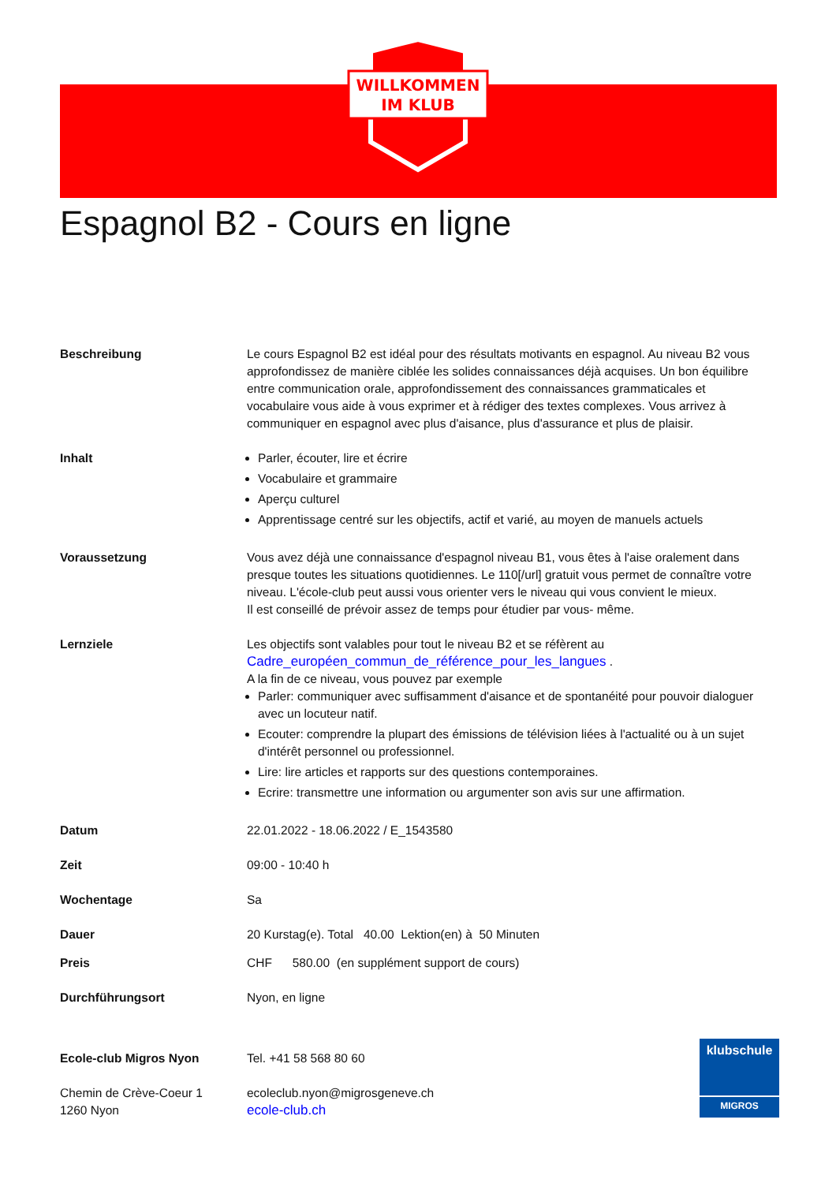WILLKOMMEN
IM KLUB
Espagnol B2 - Cours en ligne
Beschreibung Le cours Espagnol B2 est idéal pour des résultats motivants en espagnol. Au niveau B2 vous approfondissez de manière ciblée les solides connaissances déjà acquises. Un bon équilibre entre communication orale, approfondissement des connaissances grammaticales et vocabulaire vous aide à vous exprimer et à rédiger des textes complexes. Vous arrivez à communiquer en espagnol avec plus d'aisance, plus d'assurance et plus de plaisir.
Inhalt Parler, écouter, lire et écrire
Vocabulaire et grammaire
Aperçu culturel
Apprentissage centré sur les objectifs, actif et varié, au moyen de manuels actuels
Voraussetzung Vous avez déjà une connaissance d'espagnol niveau B1, vous êtes à l'aise oralement dans presque toutes les situations quotidiennes. Le 110[/url] gratuit vous permet de connaître votre niveau. L'école-club peut aussi vous orienter vers le niveau qui vous convient le mieux.
Il est conseillé de prévoir assez de temps pour étudier par vous- même.
Lernziele Les objectifs sont valables pour tout le niveau B2 et se réfèrent au
Cadre_européen_commun_de_référence_pour_les_langues .
A la fin de ce niveau, vous pouvez par exemple
Parler: communiquer avec suffisamment d'aisance et de spontanéité pour pouvoir dialoguer avec un locuteur natif.
Ecouter: comprendre la plupart des émissions de télévision liées à l'actualité ou à un sujet d'intérêt personnel ou professionnel.
Lire: lire articles et rapports sur des questions contemporaines.
Ecrire: transmettre une information ou argumenter son avis sur une affirmation.
Datum 22.01.2022 - 18.06.2022 / E_1543580
Zeit 09:00 - 10:40 h
Wochentage Sa
Dauer 20 Kurstag(e). Total 40.00 Lektion(en) à 50 Minuten
Preis CHF 580.00 (en supplément support de cours)
Durchführungsort Nyon, en ligne
Ecole-club Migros Nyon Tel. +41 58 568 80 60
Chemin de Crève-Coeur 1
1260 Nyon
ecoleclub.nyon@migrosgeneve.ch
ecole-club.ch
klubschule
MIGROS